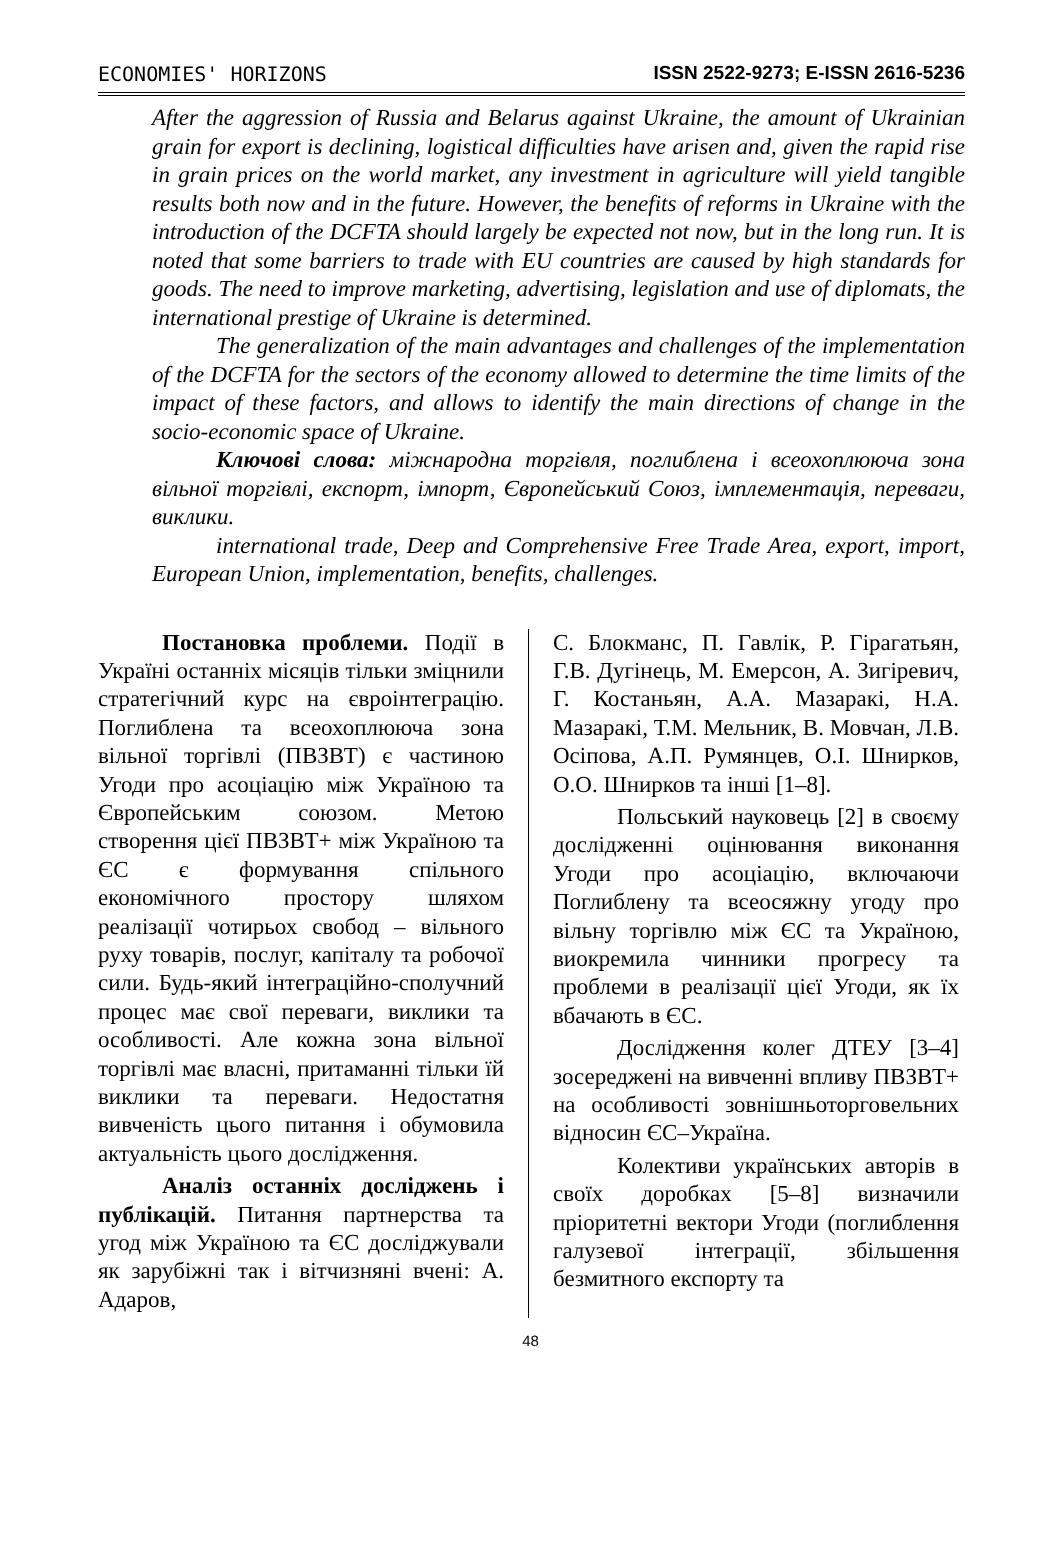ECONOMIES' HORIZONS ISSN 2522-9273; E-ISSN 2616-5236
After the aggression of Russia and Belarus against Ukraine, the amount of Ukrainian grain for export is declining, logistical difficulties have arisen and, given the rapid rise in grain prices on the world market, any investment in agriculture will yield tangible results both now and in the future. However, the benefits of reforms in Ukraine with the introduction of the DCFTA should largely be expected not now, but in the long run. It is noted that some barriers to trade with EU countries are caused by high standards for goods. The need to improve marketing, advertising, legislation and use of diplomats, the international prestige of Ukraine is determined.
The generalization of the main advantages and challenges of the implementation of the DCFTA for the sectors of the economy allowed to determine the time limits of the impact of these factors, and allows to identify the main directions of change in the socio-economic space of Ukraine.
Ключові слова: міжнародна торгівля, поглиблена і всеохоплююча зона вільної торгівлі, експорт, імпорт, Європейський Союз, імплементація, переваги, виклики.
international trade, Deep and Comprehensive Free Trade Area, export, import, European Union, implementation, benefits, challenges.
Постановка проблеми. Події в Україні останніх місяців тільки зміцнили стратегічний курс на євроінтеграцію. Поглиблена та всеохоплююча зона вільної торгівлі (ПВЗВТ) є частиною Угоди про асоціацію між Україною та Європейським союзом. Метою створення цієї ПВЗВТ+ між Україною та ЄС є формування спільного економічного простору шляхом реалізації чотирьох свобод – вільного руху товарів, послуг, капіталу та робочої сили. Будь-який інтеграційно-сполучний процес має свої переваги, виклики та особливості. Але кожна зона вільної торгівлі має власні, притаманні тільки їй виклики та переваги. Недостатня вивченість цього питання і обумовила актуальність цього дослідження.
Аналіз останніх досліджень і публікацій. Питання партнерства та угод між Україною та ЄС досліджували як зарубіжні так і вітчизняні вчені: А. Адаров,
С. Блокманс, П. Гавлік, Р. Гірагатьян, Г.В. Дугінець, М. Емерсон, А. Зигіревич, Г. Костаньян, А.А. Мазаракі, Н.А. Мазаракі, Т.М. Мельник, В. Мовчан, Л.В. Осіпова, А.П. Румянцев, О.І. Шнирков, О.О. Шнирков та інші [1–8].
Польський науковець [2] в своєму дослідженні оцінювання виконання Угоди про асоціацію, включаючи Поглиблену та всеосяжну угоду про вільну торгівлю між ЄС та Україною, виокремила чинники прогресу та проблеми в реалізації цієї Угоди, як їх вбачають в ЄС.
Дослідження колег ДТЕУ [3–4] зосереджені на вивченні впливу ПВЗВТ+ на особливості зовнішньоторговельних відносин ЄС–Україна.
Колективи українських авторів в своїх доробках [5–8] визначили пріоритетні вектори Угоди (поглиблення галузевої інтеграції, збільшення безмитного експорту та
48